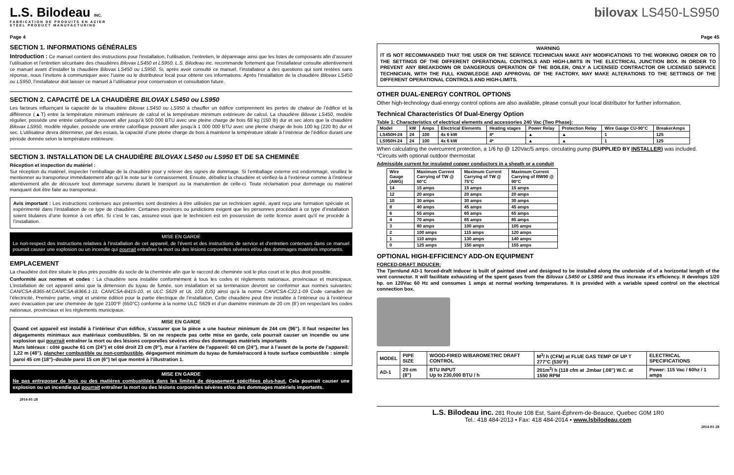L.S. Bilodeau INC.
FABRICATION DE PRODUITS EN ACIER
STEEL PRODUCT MANUFACTURING
Page 4
SECTION 1. INFORMATIONS GÉNÉRALES
Introduction : Ce manuel contient des instructions pour l’installation, l’utilisation, l’entretien, le dépannage ainsi que les listes de composants afin d’assurer l’utilisation et l’entretien sécuritaire des chaudières Bilovax LS450 et LS950. L.S. Bilodeau inc. recommande fortement que l’installateur consulte attentivement ce manuel avant d’installer la chaudière Bilovax LS450 ou LS950. Si, après avoir consulté ce manuel, l’installateur a des questions qui sont restées sans réponse, nous l’invitons à communiquer avec l’usine ou le distributeur local pour obtenir ces informations. Après l’installation de la chaudière Bilovax LS450 ou LS950, l’installateur doit laisser ce manuel à l’utilisateur pour conservation et consultation future.
SECTION 2. CAPACITÉ DE LA CHAUDIÈRE BILOVAX LS450 ou LS950
Les facteurs influençant la capacité de la chaudière Bilovax LS450 ou LS950 à chauffer un édifice comprennent les pertes de chaleur de l’édifice et la différence (▲T) entre la température minimum intérieure de calcul et la température minimum extérieure de calcul. La chaudière Bilovax LS450, modèle régulier, possède une entrée calorifique pouvant aller jusqu’à 500 000 BTU avec une pleine charge de bois 68 kg (150 lb) dur et sec alors que la chaudière Bilovax LS950, modèle régulier, possède une entrée calorifique pouvant aller jusqu’à 1 000 000 BTU avec une pleine charge de bois 100 kg (220 lb) dur et sec. L’utilisateur devra déterminer, par des essais, la capacité d’une pleine charge de bois à maintenir la température idéale à l’intérieur de l’édifice durant une période donnée selon la température extérieure.
SECTION 3. INSTALLATION DE LA CHAUDIÈRE BILOVAX LS450 ou LS950 ET DE SA CHEMINÉE
Réception et inspection du matériel :
Sur réception du matériel, inspecter l’emballage de la chaudière pour y relever des signes de dommage. Si l’emballage externe est endommagé, veuillez le mentionner au transporteur immédiatement afin qu’il le note sur le connaissement. Ensuite, déballez la chaudière et vérifiez-la à l’extérieur comme à l’intérieur attentivement afin de découvrir tout dommage survenu durant le transport ou la manutention de celle-ci. Toute réclamation pour dommage ou matériel manquant doit être faite au transporteur.
Avis important : Les instructions contenues aux présentes sont destinées à être utilisées par un technicien agréé, ayant reçu une formation spéciale et expérimenté dans l’installation de ce type de chaudière. Certaines provinces ou juridictions exigent que les personnes procédant à ce type d’installation soient titulaires d’une licence à cet effet. Si c’est le cas, assurez-vous que le technicien est en possession de cette licence avant qu’il ne procède à l’installation.
MISE EN GARDE
Le non-respect des instructions relatives à l’installation de cet appareil, de l’évent et des instructions de service et d’entretien contenues dans ce manuel pourrait causer une explosion ou un incendie qui pourrait entraîner la mort ou des lésions corporelles sévères et/ou des dommages matériels importants.
EMPLACEMENT
La chaudière doit être située le plus près possible du socle de la cheminée afin que le raccord de cheminée soit le plus court et le plus droit possible.
Conformité aux normes et codes : La chaudière sera installée conformément à tous les codes et règlements nationaux, provinciaux et municipaux. L’installation de cet appareil ainsi que la dimension du tuyau de fumée, son installation et sa terminaison devront se conformer aux normes suivantes: CAN/CSA-B365-M,CAN/CSA-B366.1-11, CAN/CSA-B415-10, et ULC S629 et UL 103 (US) ainsi qu’à la norme CAN/CSA-C22.1-09 Code canadien de l’électricité, Première partie, vingt et unième édition pour la partie électrique de l’installation. Cette chaudière peut être installée à l’intérieur ou à l’extérieur avec évacuation par une cheminée de type 2100°F (650°C) conforme à la norme ULC S629 et d’un diamètre minimum de 20 cm (8’) en respectant les codes nationaux, provinciaux et les règlements municipaux.
MISE EN GARDE
Quand cet appareil est installé à l’intérieur d’un édifice, s’assurer que la pièce a une hauteur minimum de 244 cm (96"). Il faut respecter les dégagements minimaux aux matériaux combustibles. Si on ne respecte pas cette mise en garde, cela pourrait causer un incendie ou une explosion qui pourrait entraîner la mort ou des lésions corporelles sévères et/ou des dommages matériels importants
Murs latéraux : côté gauche 61 cm (24") et côté droit 23 cm (9″), mur à l’arrière de l’appareil: 60 cm (24″), mur à l’avant de la porte de l’appareil: 1,22 m (48"), plancher combustible ou non-combustible, dégagement minimum du tuyau de fumée/raccord à toute surface combustible : simple paroi 45 cm (18″)–double paroi 15 cm (6″) tel que montré à l’illustration 1.
MISE EN GARDE
Ne pas entreposer de bois ou des matières combustibles dans les limites de dégagement spécifiées plus-haut. Cela pourrait causer une explosion ou un incendie qui pourrait entraîner la mort ou des lésions corporelles sévères et/ou des dommages matériels importants.
2014-01-28
bilovax LS450-LS950
Page 45
WARNING
IT IS NOT RECOMMANDED THAT THE USER OR THE SERVICE TECHNICIAN MAKE ANY MODIFICATIONS TO THE WORKING ORDER OR TO THE SETTINGS OF THE DIFFERENT OPERATIONAL CONTROLS AND HIGH-LIMITS IN THE ELECTRICAL JUNCTION BOX. IN ORDER TO PREVENT ANY BREAKDOWN OR DANGEROUS OPERATION OF THE BOILER, ONLY A LICENSED CONTRACTOR OR LICENSED SERVICE TECHNICIAN, WITH THE FULL KNOWLEDGE AND APPROVAL OF THE FACTORY, MAY MAKE ALTERATIONS TO THE SETTINGS OF THE DIFFERENT OPERATIONAL CONTROLS AND HIGH-LIMITS.
OTHER DUAL-ENERGY CONTROL OPTIONS
Other high-technology dual-energy control options are also available, please consult your local distributor for further information.
Technical Characteristics Of Dual-Energy Option
Table 1: Characteristics of electrical elements and accessories 240 Vac (Two Phase):
| Model | kW | Amps | Electrical Elements | Heating stages | Power Relay | Protection Relay | Wire Gauge CU-90°C | BreakerAmps |
| LS450H-24 | 24 | 100 | 4x 6 kW | 4* | ▲ | ▲ | 1 | 125 |
| LS950H-24 | 24 | 100 | 4x 6 kW | 4* | ▲ | ▲ | 1 | 125 |
When calculating the overcurrent protection, a 1/6 hp @ 120Vac/5 amps. circulating pump (SUPPLIED BY INSTALLER) was included.
*Circuits with optional outdoor thermostat
Admissible current for insulated copper conductors in a sheath or a conduit
| Wire Gauge (AWG) | Maximum Current Carrying of TW @ 60°C | Maximum Current Carrying of TW @ 75°C | Maximum Current Carrying of RW90 @ 90°C |
| --- | --- | --- | --- |
| 14 | 15 amps | 15 amps | 15 amps |
| 12 | 20 amps | 20 amps | 20 amps |
| 10 | 30 amps | 30 amps | 30 amps |
| 8 | 40 amps | 45 amps | 45 amps |
| 6 | 55 amps | 65 amps | 65 amps |
| 4 | 70 amps | 85 amps | 85 amps |
| 3 | 80 amps | 100 amps | 105 amps |
| 2 | 100 amps | 115 amps | 120 amps |
| 1 | 110 amps | 130 amps | 140 amps |
| 0 | 125 amps | 150 amps | 155 amps |
OPTIONAL HIGH-EFFICIENCY ADD-ON EQUIPMENT
FORCED-DRAFT INDUCER:
The Tjernlund AD-1 forced-draft inducer is built of painted steel and designed to be installed along the underside of of a horizontal length of the vent connector. It will facilitate exhausting of the spent gases from the Bilovax LS450 or LS950 and thus increase it’s efficiency. It develops 1/20 hp. on 120Vac 60 Hz and consumes 1 amps at normal working temperatures. It is provided with a variable speed control on the electrical connection box.
| MODEL | PIPE SIZE | WOOD-FIRED W/BAROMETRIC DRAFT CONTROL | M<sup>3</sup>/ h (CFM) at FLUE GAS TEMP OF UP T 277°C (530°F) | ELECTRICAL SPECIFICATIONS |
| AD-1 | 20 cm (8”) | BTU INPUT Up to 230,000 BTU / h | 201m<sup>3</sup>/ h (118 cfm at .2mbar (.08") W.C. at 1550 RPM | Power: 115 Vac / 60hz / 1 amps |
L.S. Bilodeau inc. 281 Route 108 Est, Saint-Éphrem-de-Beauce, Quebec G0M 1R0
Tel.: 418 484-2013 ▪ Fax: 418 484-2014 ▪ www.lsbilodeau.com
2014-01-28